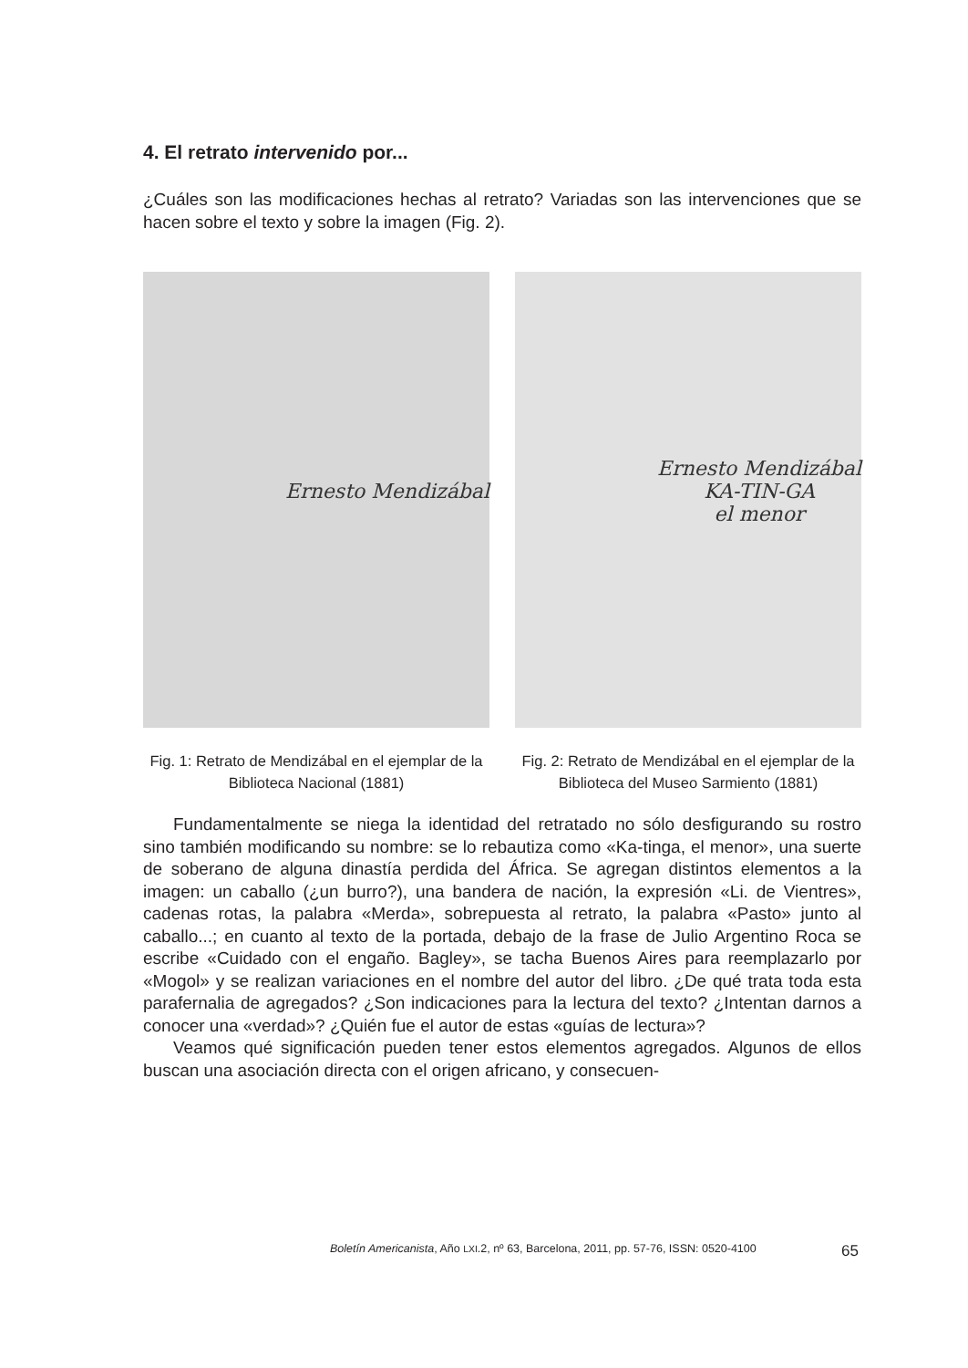4. El retrato intervenido por...
¿Cuáles son las modificaciones hechas al retrato? Variadas son las intervenciones que se hacen sobre el texto y sobre la imagen (Fig. 2).
Ernesto Mendizábal
Fig. 1: Retrato de Mendizábal en el ejemplar de la Biblioteca Nacional (1881)
Ernesto Mendizábal
KA-TIN-GA
el menor
Fig. 2: Retrato de Mendizábal en el ejemplar de la Biblioteca del Museo Sarmiento (1881)
Fundamentalmente se niega la identidad del retratado no sólo desfigurando su rostro sino también modificando su nombre: se lo rebautiza como «Ka-tinga, el menor», una suerte de soberano de alguna dinastía perdida del África. Se agregan distintos elementos a la imagen: un caballo (¿un burro?), una bandera de nación, la expresión «Li. de Vientres», cadenas rotas, la palabra «Merda», sobrepuesta al retrato, la palabra «Pasto» junto al caballo...; en cuanto al texto de la portada, debajo de la frase de Julio Argentino Roca se escribe «Cuidado con el engaño. Bagley», se tacha Buenos Aires para reemplazarlo por «Mogol» y se realizan variaciones en el nombre del autor del libro. ¿De qué trata toda esta parafernalia de agregados? ¿Son indicaciones para la lectura del texto? ¿Intentan darnos a conocer una «verdad»? ¿Quién fue el autor de estas «guías de lectura»?
Veamos qué significación pueden tener estos elementos agregados. Algunos de ellos buscan una asociación directa con el origen africano, y consecuen-
Boletín Americanista, Año LXI.2, nº 63, Barcelona, 2011, pp. 57-76, ISSN: 0520-4100 65